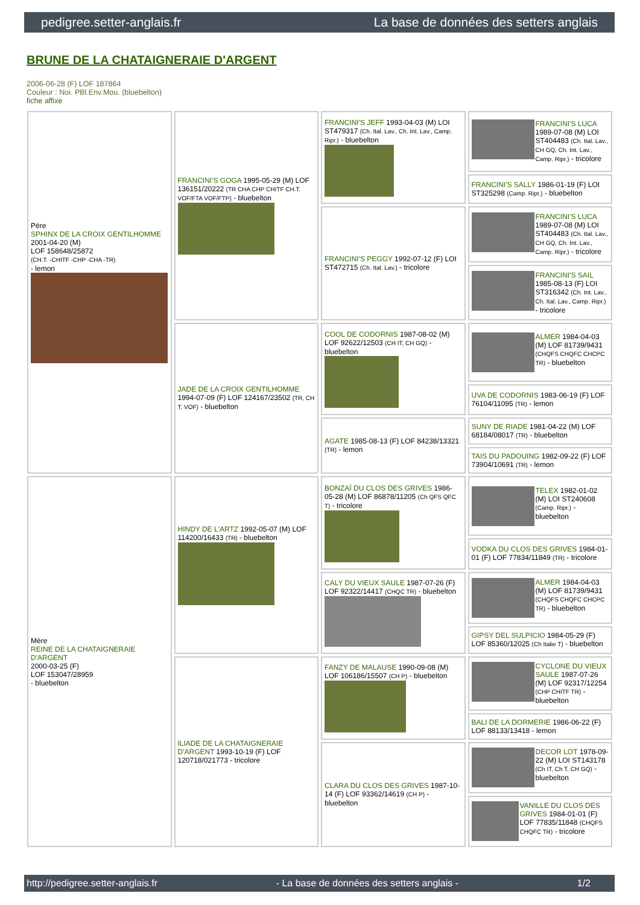pedigree.setter-anglais.fr La base de données des setters anglais
BRUNE DE LA CHATAIGNERAIE D'ARGENT
2006-06-28 (F) LOF 187864
Couleur : Noi. PBl.Env.Mou. (bluebelton)
fiche affixe
| Père SPHINX DE LA CROIX GENTILHOMME 2001-04-20 (M) LOF 158648/25872 (CH.T. -CHITF -CHP -CHA -TR) - lemon | FRANCINI'S GOGA 1995-05-29 (M) LOF 136151/20222 (TR CHA CHP CHITF CH.T. VOF/FTA VOF/FTP) - bluebelton | FRANCINI'S JEFF 1993-04-03 (M) LOI ST479317 (Ch. Ital. Lav., Ch. Int. Lav., Camp. Ripr.) - bluebelton | FRANCINI'S LUCA 1989-07-08 (M) LOI ST404483 (Ch. Ital. Lav., CH GQ, Ch. Int. Lav., Camp. Ripr.) - tricolore |
| | | | FRANCINI'S SALLY 1986-01-19 (F) LOI ST325298 (Camp. Ripr.) - bluebelton |
| | | FRANCINI'S PEGGY 1992-07-12 (F) LOI ST472715 (Ch. Ital. Lav.) - tricolore | FRANCINI'S LUCA 1989-07-08 (M) LOI ST404483 (Ch. Ital. Lav., CH GQ, Ch. Int. Lav., Camp. Ripr.) - tricolore |
| | | | FRANCINI'S SAIL 1985-08-13 (F) LOI ST316342 (Ch. Int. Lav., Ch. Ital. Lav., Camp. Ripr.) - tricolore |
| | JADE DE LA CROIX GENTILHOMME 1994-07-09 (F) LOF 124167/23502 (TR, CH T, VOF) - bluebelton | COOL DE CODORNIS 1987-08-02 (M) LOF 92622/12503 (CH IT, CH GQ) - bluebelton | ALMER 1984-04-03 (M) LOF 81739/9431 (CHQFS CHQFC CHCPC TR) - bluebelton |
| | | | UVA DE CODORNIS 1983-06-19 (F) LOF 76104/11095 (TR) - lemon |
| | | AGATE 1985-08-13 (F) LOF 84238/13321 (TR) - lemon | SUNY DE RIADE 1981-04-22 (M) LOF 68184/08017 (TR) - bluebelton |
| | | | TAIS DU PADOUING 1982-09-22 (F) LOF 73904/10691 (TR) - lemon |
| Mère REINE DE LA CHATAIGNERAIE D'ARGENT 2000-03-25 (F) LOF 153047/28959 - bluebelton | HINDY DE L'ARTZ 1992-05-07 (M) LOF 114200/16433 (TR) - bluebelton | BONZAÏ DU CLOS DES GRIVES 1986-05-28 (M) LOF 86878/11205 (Ch QFS QFC T) - tricolore | TELEX 1982-01-02 (M) LOI ST240608 (Camp. Ripr.) - bluebelton |
| | | | VODKA DU CLOS DES GRIVES 1984-01-01 (F) LOF 77834/11849 (TR) - tricolore |
| | | CALY DU VIEUX SAULE 1987-07-26 (F) LOF 92322/14417 (CHQC TR) - bluebelton | ALMER 1984-04-03 (M) LOF 81739/9431 (CHQFS CHQFC CHCPC TR) - bluebelton |
| | | | GIPSY DEL SULPICIO 1984-05-29 (F) LOF 85360/12025 (Ch Italie T) - bluebelton |
| | ILIADE DE LA CHATAIGNERAIE D'ARGENT 1993-10-19 (F) LOF 120718/021773 - tricolore | FANZY DE MALAUSE 1990-09-08 (M) LOF 106186/15507 (CH P) - bluebelton | CYCLONE DU VIEUX SAULE 1987-07-26 (M) LOF 92317/12254 (CHP CHITF TR) - bluebelton |
| | | | BALI DE LA DORMERIE 1986-06-22 (F) LOF 88133/13418 - lemon |
| | | CLARA DU CLOS DES GRIVES 1987-10-14 (F) LOF 93362/14619 (CH P) - bluebelton | DECOR LOT 1978-09-22 (M) LOI ST143178 (Ch IT, Ch T, CH GQ) - bluebelton |
| | | | VANILLE DU CLOS DES GRIVES 1984-01-01 (F) LOF 77835/11848 (CHQFS CHQFC TR) - tricolore |
http://pedigree.setter-anglais.fr - La base de données des setters anglais - 1/2